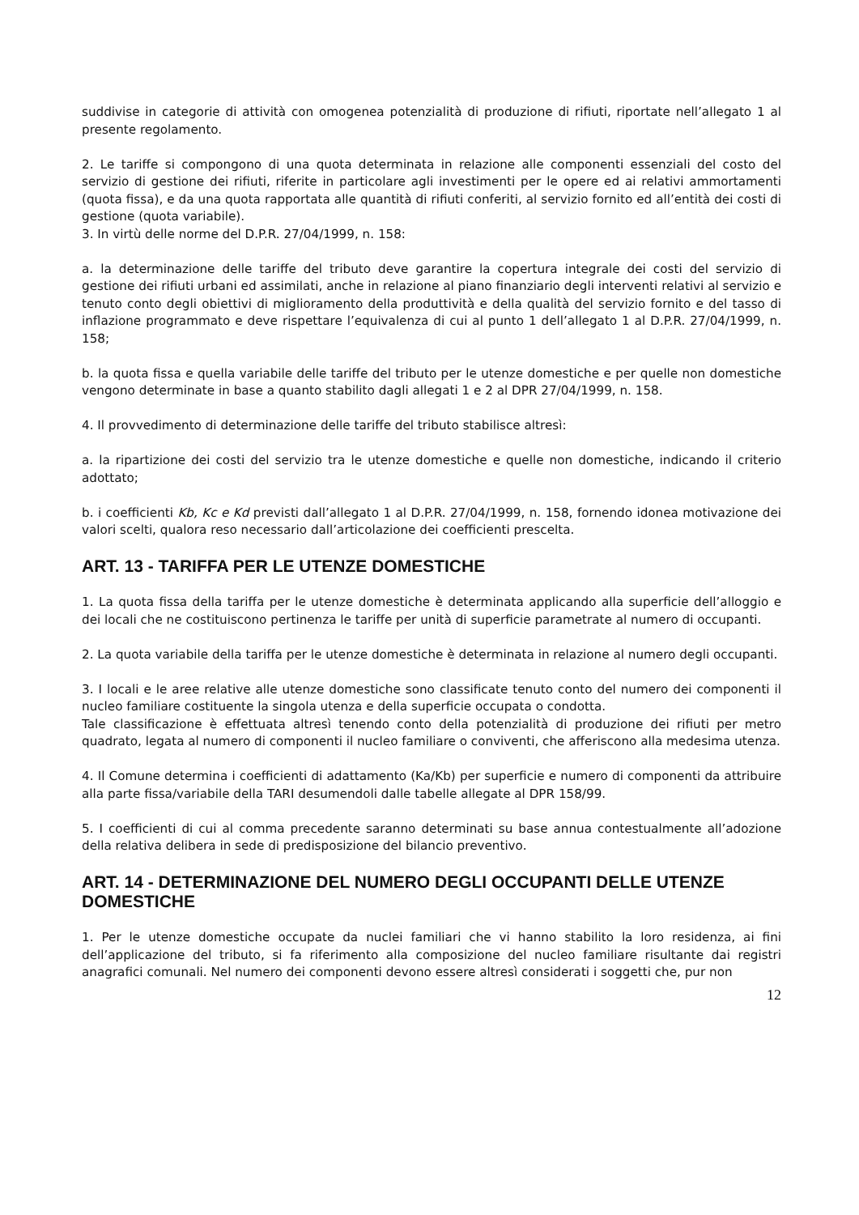suddivise in categorie di attività con omogenea potenzialità di produzione di rifiuti, riportate nell’allegato 1 al presente regolamento.
2. Le tariffe si compongono di una quota determinata in relazione alle componenti essenziali del costo del servizio di gestione dei rifiuti, riferite in particolare agli investimenti per le opere ed ai relativi ammortamenti (quota fissa), e da una quota rapportata alle quantità di rifiuti conferiti, al servizio fornito ed all’entità dei costi di gestione (quota variabile).
3. In virtù delle norme del D.P.R. 27/04/1999, n. 158:
a. la determinazione delle tariffe del tributo deve garantire la copertura integrale dei costi del servizio di gestione dei rifiuti urbani ed assimilati, anche in relazione al piano finanziario degli interventi relativi al servizio e tenuto conto degli obiettivi di miglioramento della produttività e della qualità del servizio fornito e del tasso di inflazione programmato e deve rispettare l’equivalenza di cui al punto 1 dell’allegato 1 al D.P.R. 27/04/1999, n. 158;
b. la quota fissa e quella variabile delle tariffe del tributo per le utenze domestiche e per quelle non domestiche vengono determinate in base a quanto stabilito dagli allegati 1 e 2 al DPR 27/04/1999, n. 158.
4. Il provvedimento di determinazione delle tariffe del tributo stabilisce altresì:
a. la ripartizione dei costi del servizio tra le utenze domestiche e quelle non domestiche, indicando il criterio adottato;
b. i coefficienti Kb, Kc e Kd previsti dall’allegato 1 al D.P.R. 27/04/1999, n. 158, fornendo idonea motivazione dei valori scelti, qualora reso necessario dall’articolazione dei coefficienti prescelta.
ART. 13 - TARIFFA PER LE UTENZE DOMESTICHE
1. La quota fissa della tariffa per le utenze domestiche è determinata applicando alla superficie dell’alloggio e dei locali che ne costituiscono pertinenza le tariffe per unità di superficie parametrate al numero di occupanti.
2. La quota variabile della tariffa per le utenze domestiche è determinata in relazione al numero degli occupanti.
3. I locali e le aree relative alle utenze domestiche sono classificate tenuto conto del numero dei componenti il nucleo familiare costituente la singola utenza e della superficie occupata o condotta.
Tale classificazione è effettuata altresì tenendo conto della potenzialità di produzione dei rifiuti per metro quadrato, legata al numero di componenti il nucleo familiare o conviventi, che afferiscono alla medesima utenza.
4. Il Comune determina i coefficienti di adattamento (Ka/Kb) per superficie e numero di componenti da attribuire alla parte fissa/variabile della TARI desumendoli dalle tabelle allegate al DPR 158/99.
5. I coefficienti di cui al comma precedente saranno determinati su base annua contestualmente all’adozione della relativa delibera in sede di predisposizione del bilancio preventivo.
ART. 14 - DETERMINAZIONE DEL NUMERO DEGLI OCCUPANTI DELLE UTENZE DOMESTICHE
1. Per le utenze domestiche occupate da nuclei familiari che vi hanno stabilito la loro residenza, ai fini dell’applicazione del tributo, si fa riferimento alla composizione del nucleo familiare risultante dai registri anagrafici comunali. Nel numero dei componenti devono essere altresì considerati i soggetti che, pur non
12